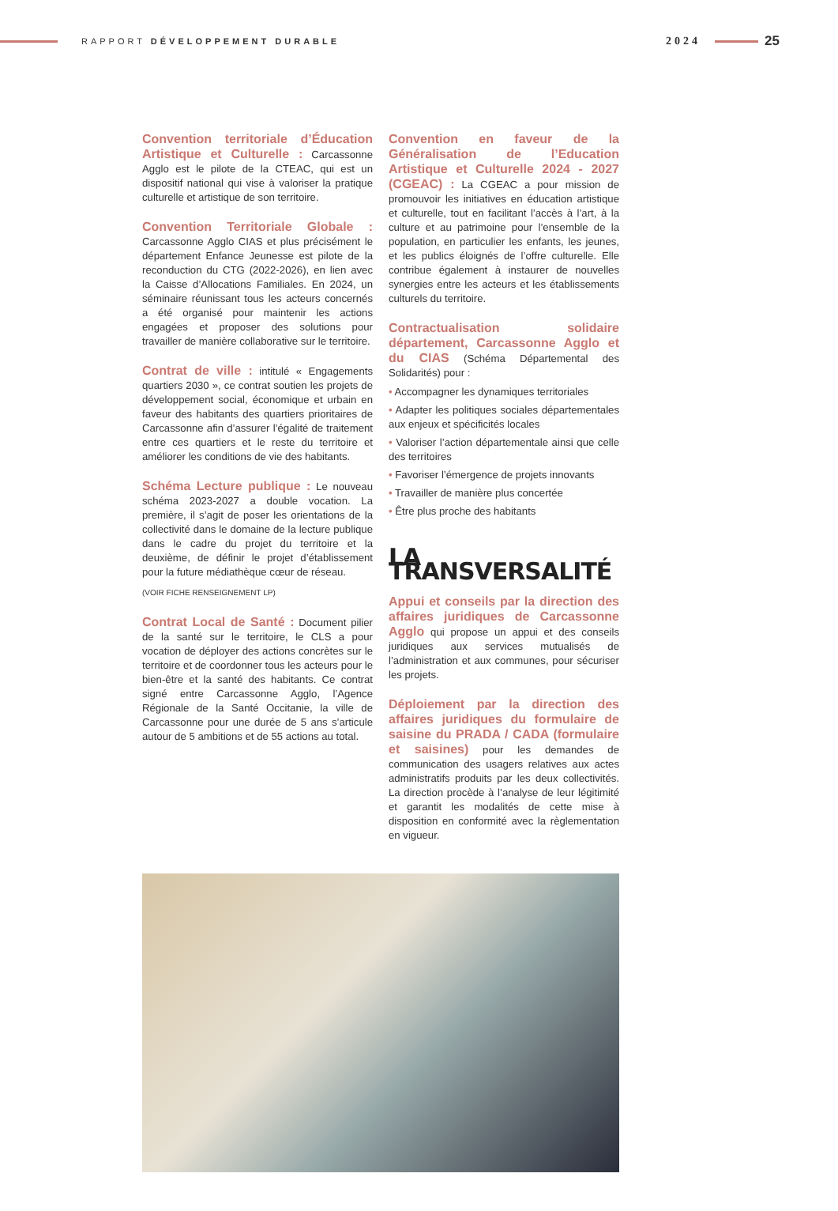RAPPORT DÉVELOPPEMENT DURABLE
2024
25
Convention territoriale d’Éducation Artistique et Culturelle : Carcassonne Agglo est le pilote de la CTEAC, qui est un dispositif national qui vise à valoriser la pratique culturelle et artistique de son territoire.
Convention Territoriale Globale : Carcassonne Agglo CIAS et plus précisément le département Enfance Jeunesse est pilote de la reconduction du CTG (2022-2026), en lien avec la Caisse d’Allocations Familiales. En 2024, un séminaire réunissant tous les acteurs concernés a été organisé pour maintenir les actions engagées et proposer des solutions pour travailler de manière collaborative sur le territoire.
Contrat de ville : intitulé « Engagements quartiers 2030 », ce contrat soutien les projets de développement social, économique et urbain en faveur des habitants des quartiers prioritaires de Carcassonne afin d’assurer l’égalité de traitement entre ces quartiers et le reste du territoire et améliorer les conditions de vie des habitants.
Schéma Lecture publique : Le nouveau schéma 2023-2027 a double vocation. La première, il s’agit de poser les orientations de la collectivité dans le domaine de la lecture publique dans le cadre du projet du territoire et la deuxième, de définir le projet d’établissement pour la future médiathèque cœur de réseau.
(VOIR FICHE RENSEIGNEMENT LP)
Contrat Local de Santé : Document pilier de la santé sur le territoire, le CLS a pour vocation de déployer des actions concrètes sur le territoire et de coordonner tous les acteurs pour le bien-être et la santé des habitants. Ce contrat signé entre Carcassonne Agglo, l’Agence Régionale de la Santé Occitanie, la ville de Carcassonne pour une durée de 5 ans s’articule autour de 5 ambitions et de 55 actions au total.
Convention en faveur de la Généralisation de l’Education Artistique et Culturelle 2024 - 2027 (CGEAC) : La CGEAC a pour mission de promouvoir les initiatives en éducation artistique et culturelle, tout en facilitant l’accès à l’art, à la culture et au patrimoine pour l’ensemble de la population, en particulier les enfants, les jeunes, et les publics éloignés de l’offre culturelle. Elle contribue également à instaurer de nouvelles synergies entre les acteurs et les établissements culturels du territoire.
Contractualisation solidaire département, Carcassonne Agglo et du CIAS (Schéma Départemental des Solidarités) pour :
• Accompagner les dynamiques territoriales
• Adapter les politiques sociales départementales aux enjeux et spécificités locales
• Valoriser l’action départementale ainsi que celle des territoires
• Favoriser l’émergence de projets innovants
• Travailler de manière plus concertée
• Être plus proche des habitants
LA TRANSVERSALITÉ
Appui et conseils par la direction des affaires juridiques de Carcassonne Agglo qui propose un appui et des conseils juridiques aux services mutualisés de l’administration et aux communes, pour sécuriser les projets.
Déploiement par la direction des affaires juridiques du formulaire de saisine du PRADA / CADA (formulaire et saisines) pour les demandes de communication des usagers relatives aux actes administratifs produits par les deux collectivités. La direction procède à l’analyse de leur légitimité et garantit les modalités de cette mise à disposition en conformité avec la règlementation en vigueur.